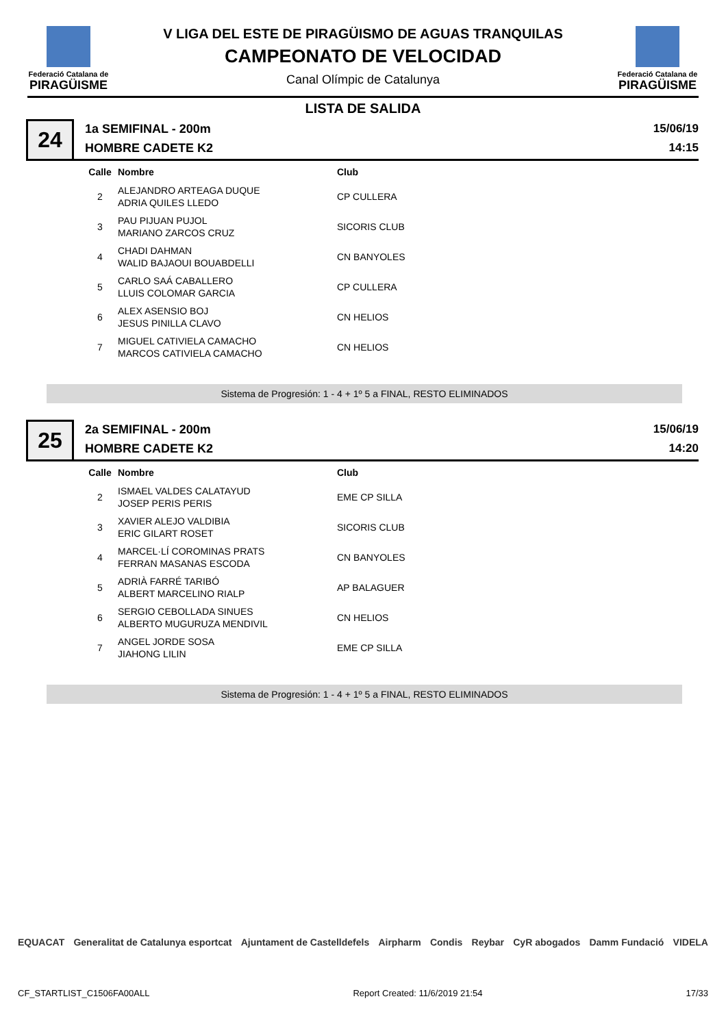Federació Catalana de
PIRAGÜISME
V LIGA DEL ESTE DE PIRAGÜISMO DE AGUAS TRANQUILAS
CAMPEONATO DE VELOCIDAD
Canal Olímpic de Catalunya
Federació Catalana de
PIRAGÜISME
LISTA DE SALIDA
24
1a SEMIFINAL - 200m
HOMBRE CADETE K2
15/06/19
14:15
| Calle | Nombre | Club |
| --- | --- | --- |
| 2 | ALEJANDRO ARTEAGA DUQUE ADRIA QUILES LLEDO | CP CULLERA |
| 3 | PAU PIJUAN PUJOL MARIANO ZARCOS CRUZ | SICORIS CLUB |
| 4 | CHADI DAHMAN WALID BAJAOUI BOUABDELLI | CN BANYOLES |
| 5 | CARLO SAÁ CABALLERO LLUIS COLOMAR GARCIA | CP CULLERA |
| 6 | ALEX ASENSIO BOJ JESUS PINILLA CLAVO | CN HELIOS |
| 7 | MIGUEL CATIVIELA CAMACHO MARCOS CATIVIELA CAMACHO | CN HELIOS |
Sistema de Progresión: 1 - 4 + 1º 5 a FINAL, RESTO ELIMINADOS
25
2a SEMIFINAL - 200m
HOMBRE CADETE K2
15/06/19
14:20
| Calle | Nombre | Club |
| --- | --- | --- |
| 2 | ISMAEL VALDES CALATAYUD JOSEP PERIS PERIS | EME CP SILLA |
| 3 | XAVIER ALEJO VALDIBIA ERIC GILART ROSET | SICORIS CLUB |
| 4 | MARCEL·LÍ COROMINAS PRATS FERRAN MASANAS ESCODA | CN BANYOLES |
| 5 | ADRIÀ FARRÉ TARIBÓ ALBERT MARCELINO RIALP | AP BALAGUER |
| 6 | SERGIO CEBOLLADA SINUES ALBERTO MUGURUZA MENDIVIL | CN HELIOS |
| 7 | ANGEL JORDE SOSA JIAHONG LILIN | EME CP SILLA |
Sistema de Progresión: 1 - 4 + 1º 5 a FINAL, RESTO ELIMINADOS
EQUACAT Generalitat de Catalunya esportcat Ajuntament de Castelldefels Airpharm Condis Reybar CyR abogados Damm Fundació VIDELA
CF_STARTLIST_C1506FA00ALL Report Created: 11/6/2019 21:54 17/33